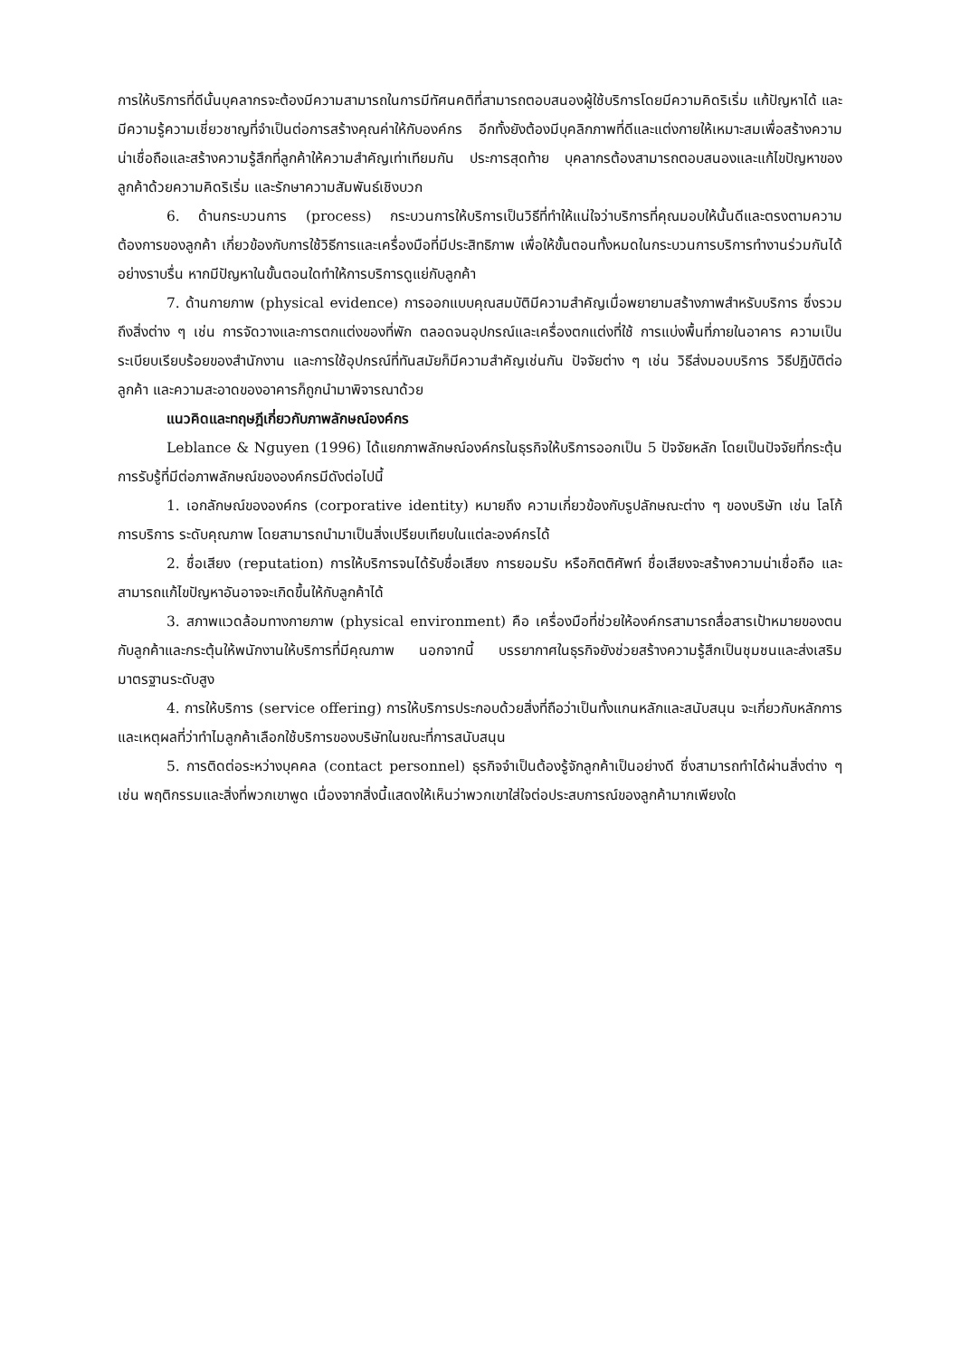การให้บริการที่ดีนั้นบุคลากรจะต้องมีความสามารถในการมีทัศนคติที่สามารถตอบสนองผู้ใช้บริการโดยมีความคิดริเริ่ม แก้ปัญหาได้ และมีความรู้ความเชี่ยวชาญที่จำเป็นต่อการสร้างคุณค่าให้กับองค์กร อีกทั้งยังต้องมีบุคลิกภาพที่ดีและแต่งกายให้เหมาะสมเพื่อสร้างความน่าเชื่อถือและสร้างความรู้สึกที่ลูกค้าให้ความสำคัญเท่าเทียมกัน ประการสุดท้าย บุคลากรต้องสามารถตอบสนองและแก้ไขปัญหาของลูกค้าด้วยความคิดริเริ่ม และรักษาความสัมพันธ์เชิงบวก
6. ด้านกระบวนการ (process) กระบวนการให้บริการเป็นวิธีที่ทำให้แน่ใจว่าบริการที่คุณมอบให้นั้นดีและตรงตามความต้องการของลูกค้า เกี่ยวข้องกับการใช้วิธีการและเครื่องมือที่มีประสิทธิภาพ เพื่อให้ขั้นตอนทั้งหมดในกระบวนการบริการทำงานร่วมกันได้อย่างราบรื่น หากมีปัญหาในขั้นตอนใดทำให้การบริการดูแย่กับลูกค้า
7. ด้านกายภาพ (physical evidence) การออกแบบคุณสมบัติมีความสำคัญเมื่อพยายามสร้างภาพสำหรับบริการ ซึ่งรวมถึงสิ่งต่าง ๆ เช่น การจัดวางและการตกแต่งของที่พัก ตลอดจนอุปกรณ์และเครื่องตกแต่งที่ใช้ การแบ่งพื้นที่ภายในอาคาร ความเป็นระเบียบเรียบร้อยของสำนักงาน และการใช้อุปกรณ์ที่ทันสมัยก็มีความสำคัญเช่นกัน ปัจจัยต่าง ๆ เช่น วิธีส่งมอบบริการ วิธีปฏิบัติต่อลูกค้า และความสะอาดของอาคารก็ถูกนำมาพิจารณาด้วย
แนวคิดและทฤษฎีเกี่ยวกับภาพลักษณ์องค์กร
Leblance & Nguyen (1996) ได้แยกภาพลักษณ์องค์กรในธุรกิจให้บริการออกเป็น 5 ปัจจัยหลัก โดยเป็นปัจจัยที่กระตุ้นการรับรู้ที่มีต่อภาพลักษณ์ขององค์กรมีดังต่อไปนี้
1. เอกลักษณ์ขององค์กร (corporative identity) หมายถึง ความเกี่ยวข้องกับรูปลักษณะต่าง ๆ ของบริษัท เช่น โลโก้ การบริการ ระดับคุณภาพ โดยสามารถนำมาเป็นสิ่งเปรียบเทียบในแต่ละองค์กรได้
2. ชื่อเสียง (reputation) การให้บริการจนได้รับชื่อเสียง การยอมรับ หรือกิตติศัพท์ ชื่อเสียงจะสร้างความน่าเชื่อถือ และสามารถแก้ไขปัญหาอันอาจจะเกิดขึ้นให้กับลูกค้าได้
3. สภาพแวดล้อมทางกายภาพ (physical environment) คือ เครื่องมือที่ช่วยให้องค์กรสามารถสื่อสารเป้าหมายของตนกับลูกค้าและกระตุ้นให้พนักงานให้บริการที่มีคุณภาพ นอกจากนี้ บรรยากาศในธุรกิจยังช่วยสร้างความรู้สึกเป็นชุมชนและส่งเสริมมาตรฐานระดับสูง
4. การให้บริการ (service offering) การให้บริการประกอบด้วยสิ่งที่ถือว่าเป็นทั้งแกนหลักและสนับสนุน จะเกี่ยวกับหลักการและเหตุผลที่ว่าทำไมลูกค้าเลือกใช้บริการของบริษัทในขณะที่การสนับสนุน
5. การติดต่อระหว่างบุคคล (contact personnel) ธุรกิจจำเป็นต้องรู้จักลูกค้าเป็นอย่างดี ซึ่งสามารถทำได้ผ่านสิ่งต่าง ๆ เช่น พฤติกรรมและสิ่งที่พวกเขาพูด เนื่องจากสิ่งนี้แสดงให้เห็นว่าพวกเขาใส่ใจต่อประสบการณ์ของลูกค้ามากเพียงใด